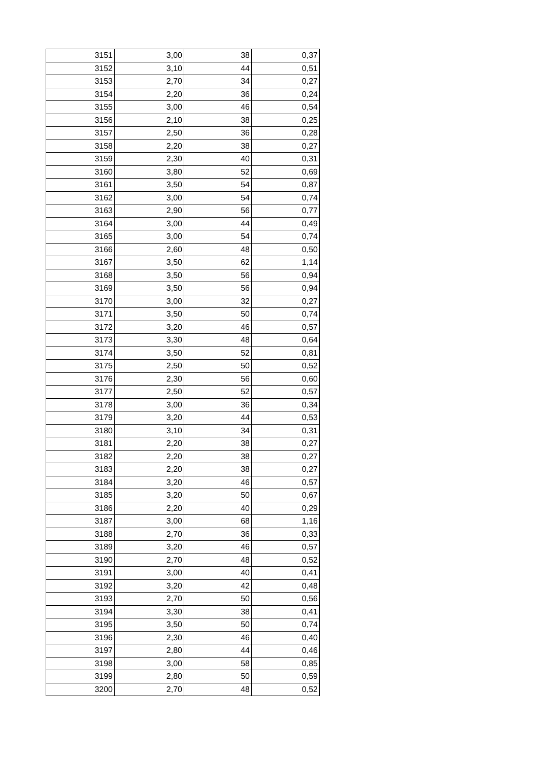| 3151 | 3,00 | 38 | 0,37 |
| 3152 | 3,10 | 44 | 0,51 |
| 3153 | 2,70 | 34 | 0,27 |
| 3154 | 2,20 | 36 | 0,24 |
| 3155 | 3,00 | 46 | 0,54 |
| 3156 | 2,10 | 38 | 0,25 |
| 3157 | 2,50 | 36 | 0,28 |
| 3158 | 2,20 | 38 | 0,27 |
| 3159 | 2,30 | 40 | 0,31 |
| 3160 | 3,80 | 52 | 0,69 |
| 3161 | 3,50 | 54 | 0,87 |
| 3162 | 3,00 | 54 | 0,74 |
| 3163 | 2,90 | 56 | 0,77 |
| 3164 | 3,00 | 44 | 0,49 |
| 3165 | 3,00 | 54 | 0,74 |
| 3166 | 2,60 | 48 | 0,50 |
| 3167 | 3,50 | 62 | 1,14 |
| 3168 | 3,50 | 56 | 0,94 |
| 3169 | 3,50 | 56 | 0,94 |
| 3170 | 3,00 | 32 | 0,27 |
| 3171 | 3,50 | 50 | 0,74 |
| 3172 | 3,20 | 46 | 0,57 |
| 3173 | 3,30 | 48 | 0,64 |
| 3174 | 3,50 | 52 | 0,81 |
| 3175 | 2,50 | 50 | 0,52 |
| 3176 | 2,30 | 56 | 0,60 |
| 3177 | 2,50 | 52 | 0,57 |
| 3178 | 3,00 | 36 | 0,34 |
| 3179 | 3,20 | 44 | 0,53 |
| 3180 | 3,10 | 34 | 0,31 |
| 3181 | 2,20 | 38 | 0,27 |
| 3182 | 2,20 | 38 | 0,27 |
| 3183 | 2,20 | 38 | 0,27 |
| 3184 | 3,20 | 46 | 0,57 |
| 3185 | 3,20 | 50 | 0,67 |
| 3186 | 2,20 | 40 | 0,29 |
| 3187 | 3,00 | 68 | 1,16 |
| 3188 | 2,70 | 36 | 0,33 |
| 3189 | 3,20 | 46 | 0,57 |
| 3190 | 2,70 | 48 | 0,52 |
| 3191 | 3,00 | 40 | 0,41 |
| 3192 | 3,20 | 42 | 0,48 |
| 3193 | 2,70 | 50 | 0,56 |
| 3194 | 3,30 | 38 | 0,41 |
| 3195 | 3,50 | 50 | 0,74 |
| 3196 | 2,30 | 46 | 0,40 |
| 3197 | 2,80 | 44 | 0,46 |
| 3198 | 3,00 | 58 | 0,85 |
| 3199 | 2,80 | 50 | 0,59 |
| 3200 | 2,70 | 48 | 0,52 |